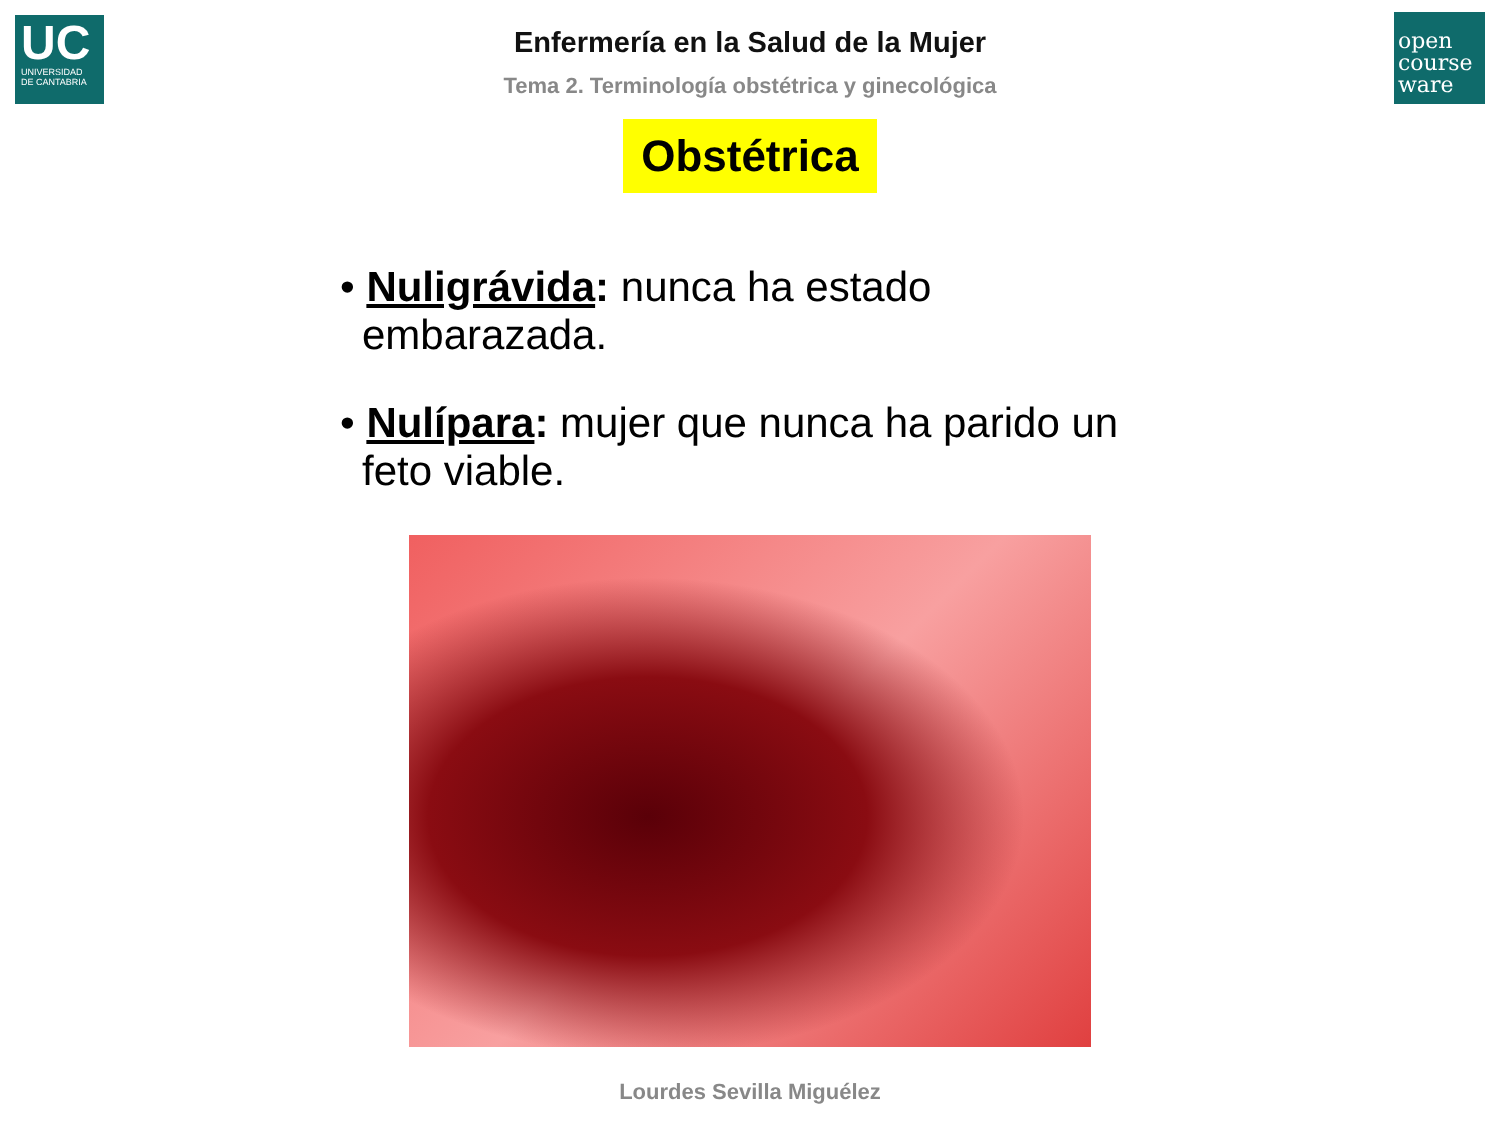UC
UNIVERSIDAD
DE CANTABRIA
open
course
ware
Enfermería en la Salud de la Mujer
Tema 2. Terminología obstétrica y ginecológica
Obstétrica
• Nuligrávida: nunca ha estado embarazada.
• Nulípara: mujer que nunca ha parido un feto viable.
Lourdes Sevilla Miguélez